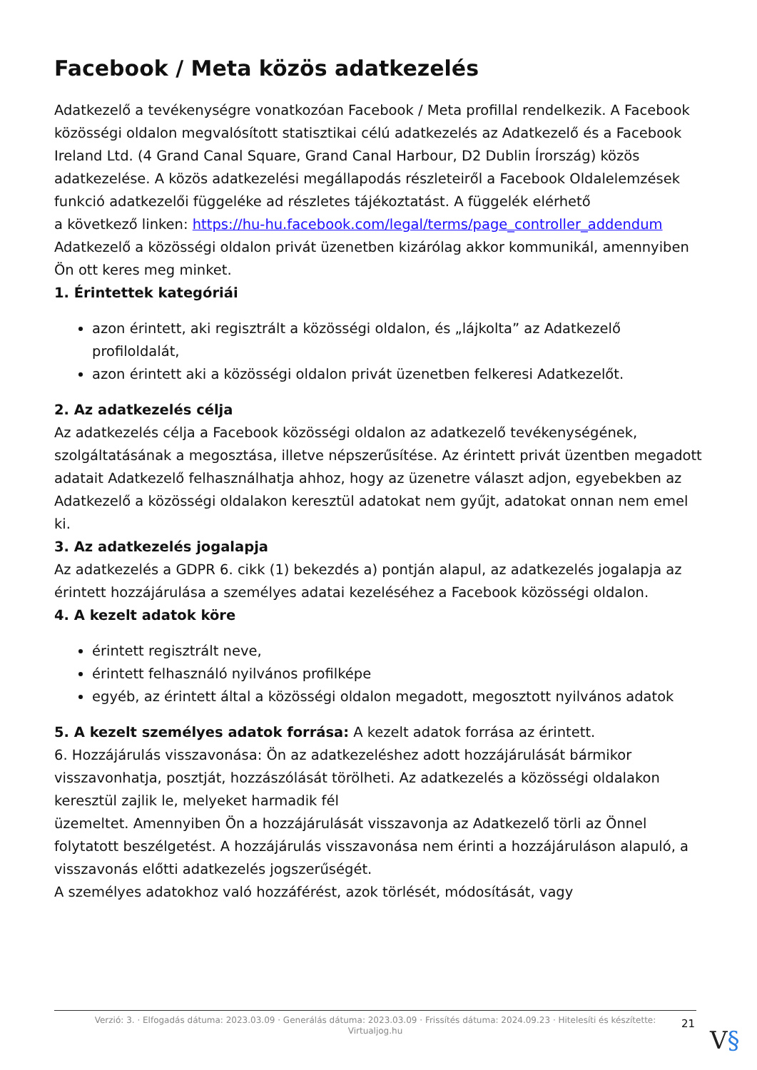Facebook / Meta közös adatkezelés
Adatkezelő a tevékenységre vonatkozóan Facebook / Meta profillal rendelkezik. A Facebook közösségi oldalon megvalósított statisztikai célú adatkezelés az Adatkezelő és a Facebook Ireland Ltd. (4 Grand Canal Square, Grand Canal Harbour, D2 Dublin Írország) közös adatkezelése. A közös adatkezelési megállapodás részleteiről a Facebook Oldalelemzések funkció adatkezelői függeléke ad részletes tájékoztatást. A függelék elérhető
a következő linken: https://hu-hu.facebook.com/legal/terms/page_controller_addendum
Adatkezelő a közösségi oldalon privát üzenetben kizárólag akkor kommunikál, amennyiben Ön ott keres meg minket.
1. Érintettek kategóriái
azon érintett, aki regisztrált a közösségi oldalon, és „lájkolta” az Adatkezelő profiloldalát,
azon érintett aki a közösségi oldalon privát üzenetben felkeresi Adatkezelőt.
2. Az adatkezelés célja
Az adatkezelés célja a Facebook közösségi oldalon az adatkezelő tevékenységének, szolgáltatásának a megosztása, illetve népszerűsítése. Az érintett privát üzentben megadott adatait Adatkezelő felhasználhatja ahhoz, hogy az üzenetre választ adjon, egyebekben az Adatkezelő a közösségi oldalakon keresztül adatokat nem gyűjt, adatokat onnan nem emel ki.
3. Az adatkezelés jogalapja
Az adatkezelés a GDPR 6. cikk (1) bekezdés a) pontján alapul, az adatkezelés jogalapja az érintett hozzájárulása a személyes adatai kezeléséhez a Facebook közösségi oldalon.
4. A kezelt adatok köre
érintett regisztrált neve,
érintett felhasználó nyilvános profilképe
egyéb, az érintett által a közösségi oldalon megadott, megosztott nyilvános adatok
5. A kezelt személyes adatok forrása: A kezelt adatok forrása az érintett.
6. Hozzájárulás visszavonása: Ön az adatkezeléshez adott hozzájárulását bármikor visszavonhatja, posztját, hozzászólását törölheti. Az adatkezelés a közösségi oldalakon keresztül zajlik le, melyeket harmadik fél
üzemeltet. Amennyiben Ön a hozzájárulását visszavonja az Adatkezelő törli az Önnel folytatott beszélgetést. A hozzájárulás visszavonása nem érinti a hozzájáruláson alapuló, a visszavonás előtti adatkezelés jogszerűségét.
A személyes adatokhoz való hozzáférést, azok törlését, módosítását, vagy
Verzió: 3. · Elfogadás dátuma: 2023.03.09 · Generálás dátuma: 2023.03.09 · Frissítés dátuma: 2024.09.23 · Hitelesíti és készítette:
Virtualjog.hu
21
V§